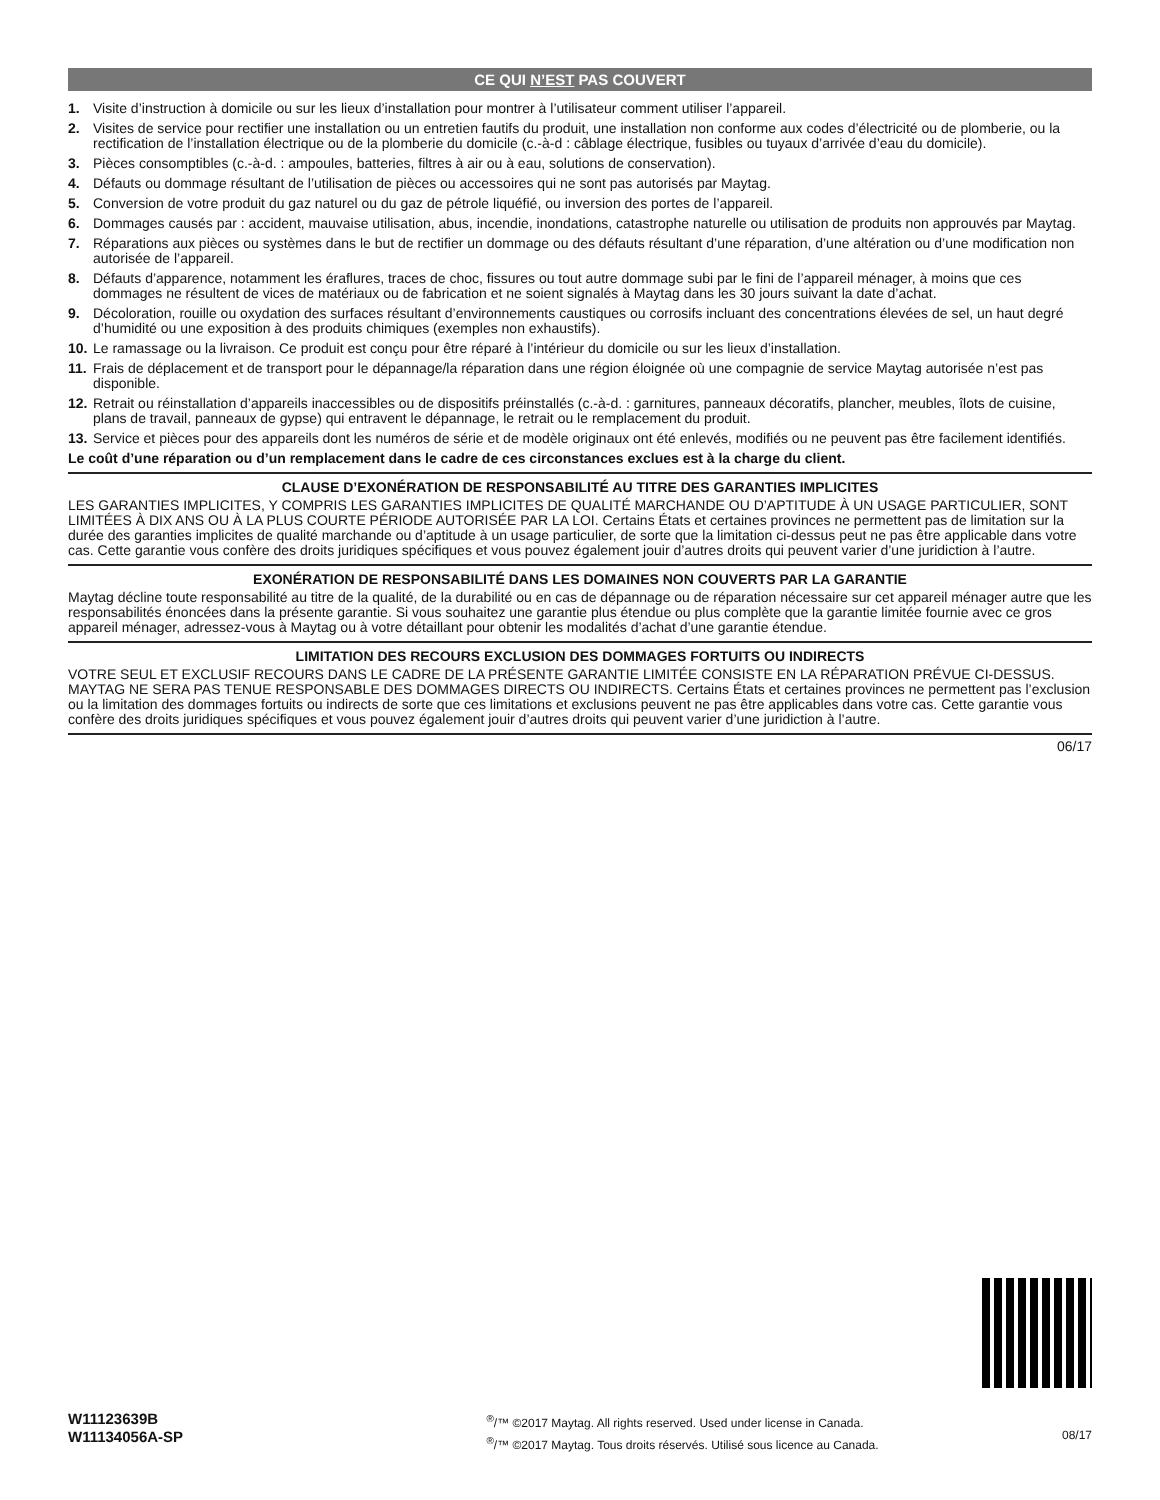CE QUI N’EST PAS COUVERT
1. Visite d’instruction à domicile ou sur les lieux d’installation pour montrer à l’utilisateur comment utiliser l’appareil.
2. Visites de service pour rectifier une installation ou un entretien fautifs du produit, une installation non conforme aux codes d’électricité ou de plomberie, ou la rectification de l’installation électrique ou de la plomberie du domicile (c.-à-d : câblage électrique, fusibles ou tuyaux d’arrivée d’eau du domicile).
3. Pièces consomptibles (c.-à-d. : ampoules, batteries, filtres à air ou à eau, solutions de conservation).
4. Défauts ou dommage résultant de l’utilisation de pièces ou accessoires qui ne sont pas autorisés par Maytag.
5. Conversion de votre produit du gaz naturel ou du gaz de pétrole liquéfié, ou inversion des portes de l’appareil.
6. Dommages causés par : accident, mauvaise utilisation, abus, incendie, inondations, catastrophe naturelle ou utilisation de produits non approuvés par Maytag.
7. Réparations aux pièces ou systèmes dans le but de rectifier un dommage ou des défauts résultant d’une réparation, d’une altération ou d’une modification non autorisée de l’appareil.
8. Défauts d’apparence, notamment les éraflures, traces de choc, fissures ou tout autre dommage subi par le fini de l’appareil ménager, à moins que ces dommages ne résultent de vices de matériaux ou de fabrication et ne soient signalés à Maytag dans les 30 jours suivant la date d’achat.
9. Décoloration, rouille ou oxydation des surfaces résultant d’environnements caustiques ou corrosifs incluant des concentrations élevées de sel, un haut degré d’humidité ou une exposition à des produits chimiques (exemples non exhaustifs).
10. Le ramassage ou la livraison. Ce produit est conçu pour être réparé à l’intérieur du domicile ou sur les lieux d’installation.
11. Frais de déplacement et de transport pour le dépannage/la réparation dans une région éloignée où une compagnie de service Maytag autorisée n’est pas disponible.
12. Retrait ou réinstallation d’appareils inaccessibles ou de dispositifs préinstallés (c.-à-d. : garnitures, panneaux décoratifs, plancher, meubles, îlots de cuisine, plans de travail, panneaux de gypse) qui entravent le dépannage, le retrait ou le remplacement du produit.
13. Service et pièces pour des appareils dont les numéros de série et de modèle originaux ont été enlevés, modifiés ou ne peuvent pas être facilement identifiés.
Le coût d’une réparation ou d’un remplacement dans le cadre de ces circonstances exclues est à la charge du client.
CLAUSE D’EXONÉRATION DE RESPONSABILITÉ AU TITRE DES GARANTIES IMPLICITES
LES GARANTIES IMPLICITES, Y COMPRIS LES GARANTIES IMPLICITES DE QUALITÉ MARCHANDE OU D’APTITUDE À UN USAGE PARTICULIER, SONT LIMITÉES À DIX ANS OU À LA PLUS COURTE PÉRIODE AUTORISÉE PAR LA LOI. Certains États et certaines provinces ne permettent pas de limitation sur la durée des garanties implicites de qualité marchande ou d’aptitude à un usage particulier, de sorte que la limitation ci-dessus peut ne pas être applicable dans votre cas. Cette garantie vous confère des droits juridiques spécifiques et vous pouvez également jouir d’autres droits qui peuvent varier d’une juridiction à l’autre.
EXONÉRATION DE RESPONSABILITÉ DANS LES DOMAINES NON COUVERTS PAR LA GARANTIE
Maytag décline toute responsabilité au titre de la qualité, de la durabilité ou en cas de dépannage ou de réparation nécessaire sur cet appareil ménager autre que les responsabilités énoncées dans la présente garantie. Si vous souhaitez une garantie plus étendue ou plus complète que la garantie limitée fournie avec ce gros appareil ménager, adressez-vous à Maytag ou à votre détaillant pour obtenir les modalités d’achat d’une garantie étendue.
LIMITATION DES RECOURS EXCLUSION DES DOMMAGES FORTUITS OU INDIRECTS
VOTRE SEUL ET EXCLUSIF RECOURS DANS LE CADRE DE LA PRÉSENTE GARANTIE LIMITÉE CONSISTE EN LA RÉPARATION PRÉVUE CI-DESSUS. MAYTAG NE SERA PAS TENUE RESPONSABLE DES DOMMAGES DIRECTS OU INDIRECTS. Certains États et certaines provinces ne permettent pas l’exclusion ou la limitation des dommages fortuits ou indirects de sorte que ces limitations et exclusions peuvent ne pas être applicables dans votre cas. Cette garantie vous confère des droits juridiques spécifiques et vous pouvez également jouir d’autres droits qui peuvent varier d’une juridiction à l’autre.
06/17
W11123639B
W11134056A-SP
<sup>®</sup>/™ ©2017 Maytag. All rights reserved. Used under license in Canada.
<sup>®</sup>/™ ©2017 Maytag. Tous droits réservés. Utilisé sous licence au Canada.
08/17